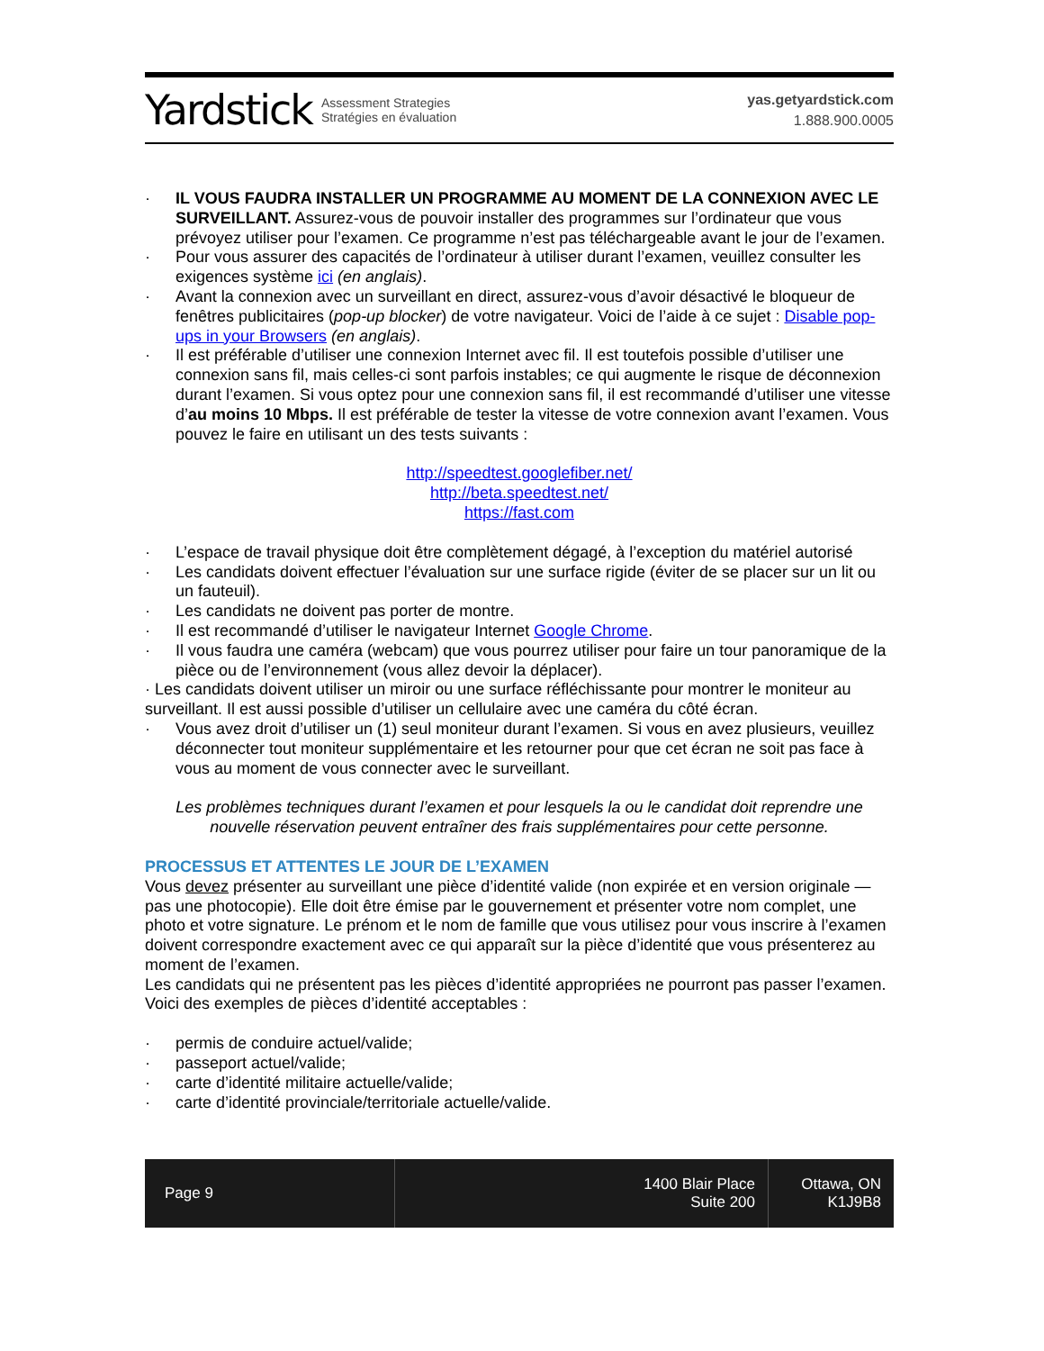Yardstick Assessment Strategies
Stratégies en évaluation
yas.getyardstick.com
1.888.900.0005
· IL VOUS FAUDRA INSTALLER UN PROGRAMME AU MOMENT DE LA CONNEXION AVEC LE SURVEILLANT. Assurez-vous de pouvoir installer des programmes sur l’ordinateur que vous prévoyez utiliser pour l’examen. Ce programme n’est pas téléchargeable avant le jour de l’examen.
· Pour vous assurer des capacités de l’ordinateur à utiliser durant l’examen, veuillez consulter les exigences système ici (en anglais).
· Avant la connexion avec un surveillant en direct, assurez-vous d’avoir désactivé le bloqueur de fenêtres publicitaires (pop-up blocker) de votre navigateur. Voici de l’aide à ce sujet : Disable pop-ups in your Browsers (en anglais).
· Il est préférable d’utiliser une connexion Internet avec fil. Il est toutefois possible d’utiliser une connexion sans fil, mais celles-ci sont parfois instables; ce qui augmente le risque de déconnexion durant l’examen. Si vous optez pour une connexion sans fil, il est recommandé d’utiliser une vitesse d’au moins 10 Mbps. Il est préférable de tester la vitesse de votre connexion avant l’examen. Vous pouvez le faire en utilisant un des tests suivants :
http://speedtest.googlefiber.net/
http://beta.speedtest.net/
https://fast.com
· L’espace de travail physique doit être complètement dégagé, à l’exception du matériel autorisé
· Les candidats doivent effectuer l’évaluation sur une surface rigide (éviter de se placer sur un lit ou un fauteuil).
· Les candidats ne doivent pas porter de montre.
· Il est recommandé d’utiliser le navigateur Internet Google Chrome.
· Il vous faudra une caméra (webcam) que vous pourrez utiliser pour faire un tour panoramique de la pièce ou de l’environnement (vous allez devoir la déplacer).
· Les candidats doivent utiliser un miroir ou une surface réfléchissante pour montrer le moniteur au surveillant. Il est aussi possible d’utiliser un cellulaire avec une caméra du côté écran.
· Vous avez droit d’utiliser un (1) seul moniteur durant l’examen. Si vous en avez plusieurs, veuillez déconnecter tout moniteur supplémentaire et les retourner pour que cet écran ne soit pas face à vous au moment de vous connecter avec le surveillant.
Les problèmes techniques durant l’examen et pour lesquels la ou le candidat doit reprendre une nouvelle réservation peuvent entraîner des frais supplémentaires pour cette personne.
PROCESSUS ET ATTENTES LE JOUR DE L’EXAMEN
Vous devez présenter au surveillant une pièce d’identité valide (non expirée et en version originale — pas une photocopie). Elle doit être émise par le gouvernement et présenter votre nom complet, une photo et votre signature. Le prénom et le nom de famille que vous utilisez pour vous inscrire à l’examen doivent correspondre exactement avec ce qui apparaît sur la pièce d’identité que vous présenterez au moment de l’examen.
Les candidats qui ne présentent pas les pièces d’identité appropriées ne pourront pas passer l’examen. Voici des exemples de pièces d’identité acceptables :
· permis de conduire actuel/valide;
· passeport actuel/valide;
· carte d’identité militaire actuelle/valide;
· carte d’identité provinciale/territoriale actuelle/valide.
Page 9 1400 Blair Place
Suite 200
Ottawa, ON
K1J9B8